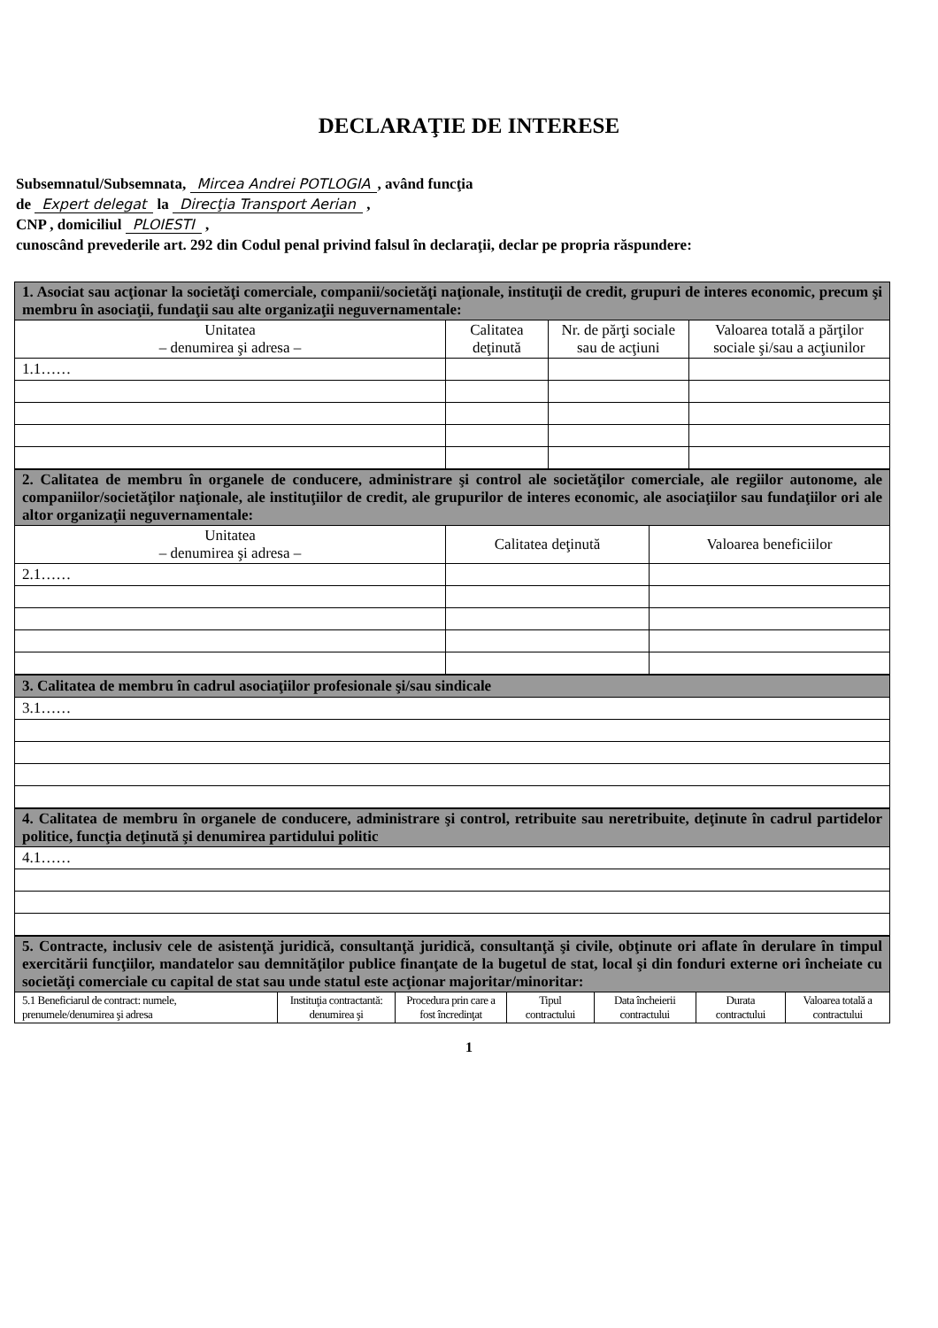DECLARAŢIE DE INTERESE
Subsemnatul/Subsemnata, Mircea Andrei POTLOGIA, având funcţia
de Expert delegat la Direcţia Transport Aerian ,
CNP , domiciliul PLOIESTI ,
cunoscând prevederile art. 292 din Codul penal privind falsul în declaraţii, declar pe propria răspundere:
| 1. Asociat sau acţionar la societăţi comerciale, companii/societăţi naţionale, instituţii de credit, grupuri de interes economic, precum şi membru în asociaţii, fundaţii sau alte organizaţii neguvernamentale: | | | |
| Unitatea – denumirea şi adresa – | Calitatea deţinută | Nr. de părţi sociale sau de acţiuni | Valoarea totală a părţilor sociale şi/sau a acţiunilor |
| 1.1…… | | | |
| 2. Calitatea de membru în organele de conducere, administrare şi control ale societăţilor comerciale, ale regiilor autonome, ale companiilor/societăţilor naţionale, ale instituţiilor de credit, ale grupurilor de interes economic, ale asociaţiilor sau fundaţiilor ori ale altor organizaţii neguvernamentale: | | |
| Unitatea – denumirea şi adresa – | Calitatea deţinută | Valoarea beneficiilor |
| 2.1…… | | |
| 3. Calitatea de membru în cadrul asociaţiilor profesionale şi/sau sindicale |
| 3.1…… |
| 4. Calitatea de membru în organele de conducere, administrare şi control, retribuite sau neretribuite, deţinute în cadrul partidelor politice, funcţia deţinută şi denumirea partidului politic |
| 4.1…… |
| 5. Contracte, inclusiv cele de asistenţă juridică, consultanţă juridică, consultanţă şi civile, obţinute ori aflate în derulare în timpul exercitării funcţiilor, mandatelor sau demnităţilor publice finanţate de la bugetul de stat, local şi din fonduri externe ori încheiate cu societăţi comerciale cu capital de stat sau unde statul este acţionar majoritar/minoritar: | | | | | | |
| 5.1 Beneficiarul de contract: numele, prenumele/denumirea şi adresa | Instituţia contractantă: denumirea şi | Procedura prin care a fost încredinţat | Tipul contractului | Data încheierii contractului | Durata contractului | Valoarea totală a contractului |
1